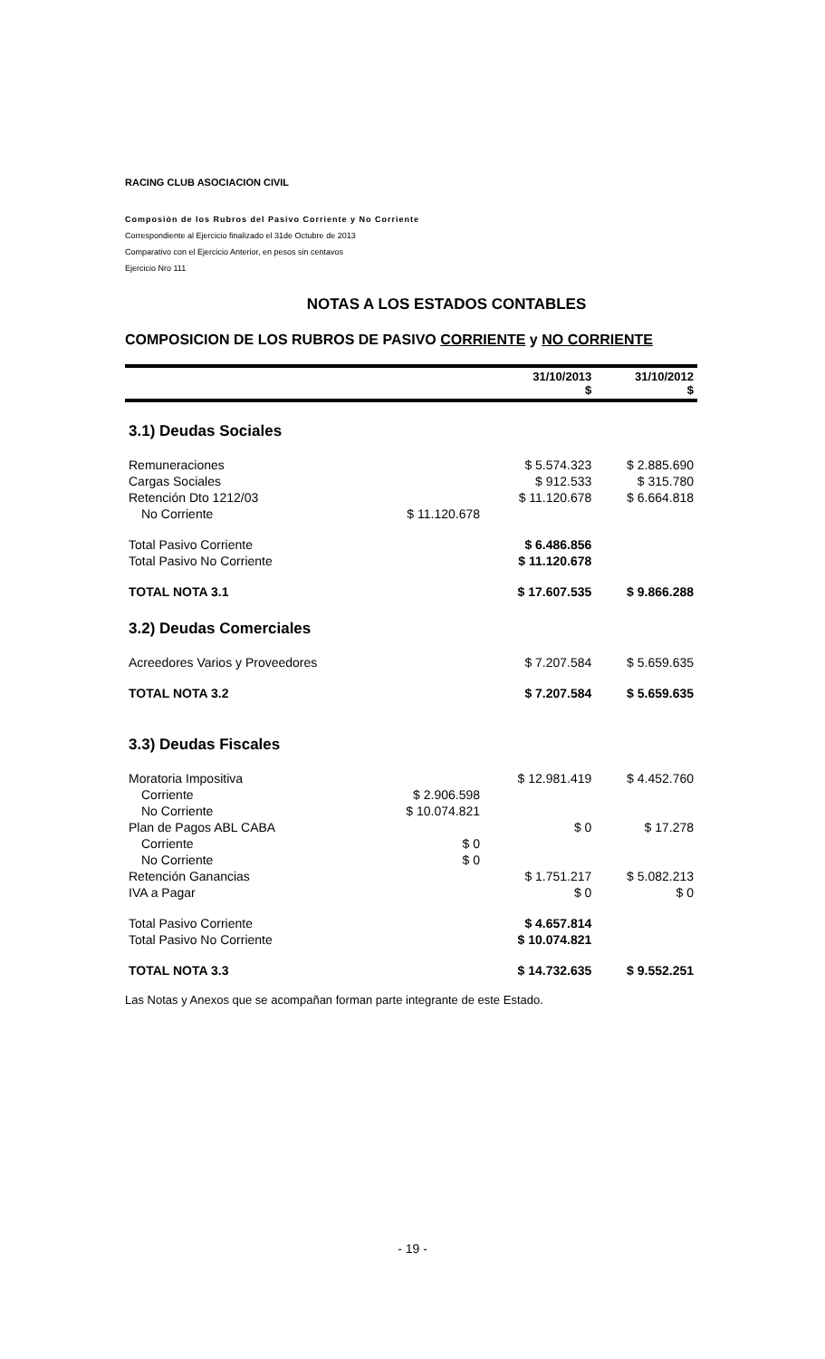RACING CLUB ASOCIACION CIVIL
Composiòn de los Rubros del Pasivo Corriente y No Corriente
Correspondiente al Ejercicio finalizado el 31de Octubre de 2013
Comparativo con el Ejercicio Anterior, en pesos sin centavos
Ejercicio Nro 111
NOTAS A LOS ESTADOS CONTABLES
COMPOSICION DE LOS RUBROS DE PASIVO CORRIENTE y NO CORRIENTE
| | | 31/10/2013 $ | 31/10/2012 $ |
| --- | --- | --- | --- |
| 3.1) Deudas Sociales | | | |
| Remuneraciones | | $ 5.574.323 | $ 2.885.690 |
| Cargas Sociales | | $ 912.533 | $ 315.780 |
| Retención Dto 1212/03 | | $ 11.120.678 | $ 6.664.818 |
| No Corriente | $ 11.120.678 | | |
| Total Pasivo Corriente | | $ 6.486.856 | |
| Total Pasivo No Corriente | | $ 11.120.678 | |
| TOTAL NOTA 3.1 | | $ 17.607.535 | $ 9.866.288 |
| 3.2) Deudas Comerciales | | | |
| Acreedores Varios y Proveedores | | $ 7.207.584 | $ 5.659.635 |
| TOTAL NOTA 3.2 | | $ 7.207.584 | $ 5.659.635 |
| 3.3) Deudas Fiscales | | | |
| Moratoria Impositiva | | $ 12.981.419 | $ 4.452.760 |
| Corriente | $ 2.906.598 | | |
| No Corriente | $ 10.074.821 | | |
| Plan de Pagos ABL CABA | | $ 0 | $ 17.278 |
| Corriente | $ 0 | | |
| No Corriente | $ 0 | | |
| Retención Ganancias | | $ 1.751.217 | $ 5.082.213 |
| IVA a Pagar | | $ 0 | $ 0 |
| Total Pasivo Corriente | | $ 4.657.814 | |
| Total Pasivo No Corriente | | $ 10.074.821 | |
| TOTAL NOTA 3.3 | | $ 14.732.635 | $ 9.552.251 |
Las Notas y Anexos que se acompañan forman parte integrante de este Estado.
- 19 -